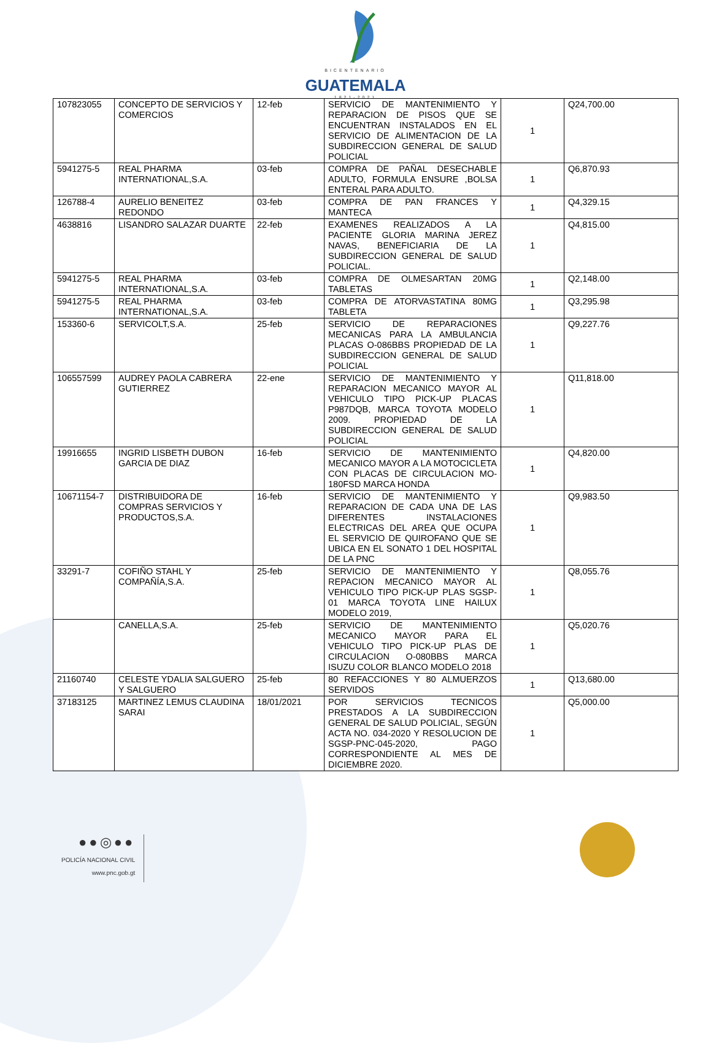BICENTENARIO
GUATEMALA
1821-2021
| 107823055 | CONCEPTO DE SERVICIOS Y COMERCIOS | 12-feb | SERVICIO DE MANTENIMIENTO Y REPARACION DE PISOS QUE SE ENCUENTRAN INSTALADOS EN EL SERVICIO DE ALIMENTACION DE LA SUBDIRECCION GENERAL DE SALUD POLICIAL | 1 | Q24,700.00 |
| 5941275-5 | REAL PHARMA INTERNATIONAL,S.A. | 03-feb | COMPRA DE PAÑAL DESECHABLE ADULTO, FORMULA ENSURE ,BOLSA ENTERAL PARA ADULTO. | 1 | Q6,870.93 |
| 126788-4 | AURELIO BENEITEZ REDONDO | 03-feb | COMPRA DE PAN FRANCES Y MANTECA | 1 | Q4,329.15 |
| 4638816 | LISANDRO SALAZAR DUARTE | 22-feb | EXAMENES REALIZADOS A LA PACIENTE GLORIA MARINA JEREZ NAVAS, BENEFICIARIA DE LA SUBDIRECCION GENERAL DE SALUD POLICIAL. | 1 | Q4,815.00 |
| 5941275-5 | REAL PHARMA INTERNATIONAL,S.A. | 03-feb | COMPRA DE OLMESARTAN 20MG TABLETAS | 1 | Q2,148.00 |
| 5941275-5 | REAL PHARMA INTERNATIONAL,S.A. | 03-feb | COMPRA DE ATORVASTATINA 80MG TABLETA | 1 | Q3,295.98 |
| 153360-6 | SERVICOLT,S.A. | 25-feb | SERVICIO DE REPARACIONES MECANICAS PARA LA AMBULANCIA PLACAS O-086BBS PROPIEDAD DE LA SUBDIRECCION GENERAL DE SALUD POLICIAL | 1 | Q9,227.76 |
| 106557599 | AUDREY PAOLA CABRERA GUTIERREZ | 22-ene | SERVICIO DE MANTENIMIENTO Y REPARACION MECANICO MAYOR AL VEHICULO TIPO PICK-UP PLACAS P987DQB, MARCA TOYOTA MODELO 2009. PROPIEDAD DE LA SUBDIRECCION GENERAL DE SALUD POLICIAL | 1 | Q11,818.00 |
| 19916655 | INGRID LISBETH DUBON GARCIA DE DIAZ | 16-feb | SERVICIO DE MANTENIMIENTO MECANICO MAYOR A LA MOTOCICLETA CON PLACAS DE CIRCULACION MO-180FSD MARCA HONDA | 1 | Q4,820.00 |
| 10671154-7 | DISTRIBUIDORA DE COMPRAS SERVICIOS Y PRODUCTOS,S.A. | 16-feb | SERVICIO DE MANTENIMIENTO Y REPARACION DE CADA UNA DE LAS DIFERENTES INSTALACIONES ELECTRICAS DEL AREA QUE OCUPA EL SERVICIO DE QUIROFANO QUE SE UBICA EN EL SONATO 1 DEL HOSPITAL DE LA PNC | 1 | Q9,983.50 |
| 33291-7 | COFIÑO STAHL Y COMPAÑÍA,S.A. | 25-feb | SERVICIO DE MANTENIMIENTO Y REPACION MECANICO MAYOR AL VEHICULO TIPO PICK-UP PLAS SGSP-01 MARCA TOYOTA LINE HAILUX MODELO 2019, | 1 | Q8,055.76 |
| | CANELLA,S.A. | 25-feb | SERVICIO DE MANTENIMIENTO MECANICO MAYOR PARA EL VEHICULO TIPO PICK-UP PLAS DE CIRCULACION O-080BBS MARCA ISUZU COLOR BLANCO MODELO 2018 | 1 | Q5,020.76 |
| 21160740 | CELESTE YDALIA SALGUERO Y SALGUERO | 25-feb | 80 REFACCIONES Y 80 ALMUERZOS SERVIDOS | 1 | Q13,680.00 |
| 37183125 | MARTINEZ LEMUS CLAUDINA SARAI | 18/01/2021 | POR SERVICIOS TECNICOS PRESTADOS A LA SUBDIRECCION GENERAL DE SALUD POLICIAL, SEGÚN ACTA NO. 034-2020 Y RESOLUCION DE SGSP-PNC-045-2020, PAGO CORRESPONDIENTE AL MES DE DICIEMBRE 2020. | 1 | Q5,000.00 |
●●◎●●
POLICÍA NACIONAL CIVIL
www.pnc.gob.gt